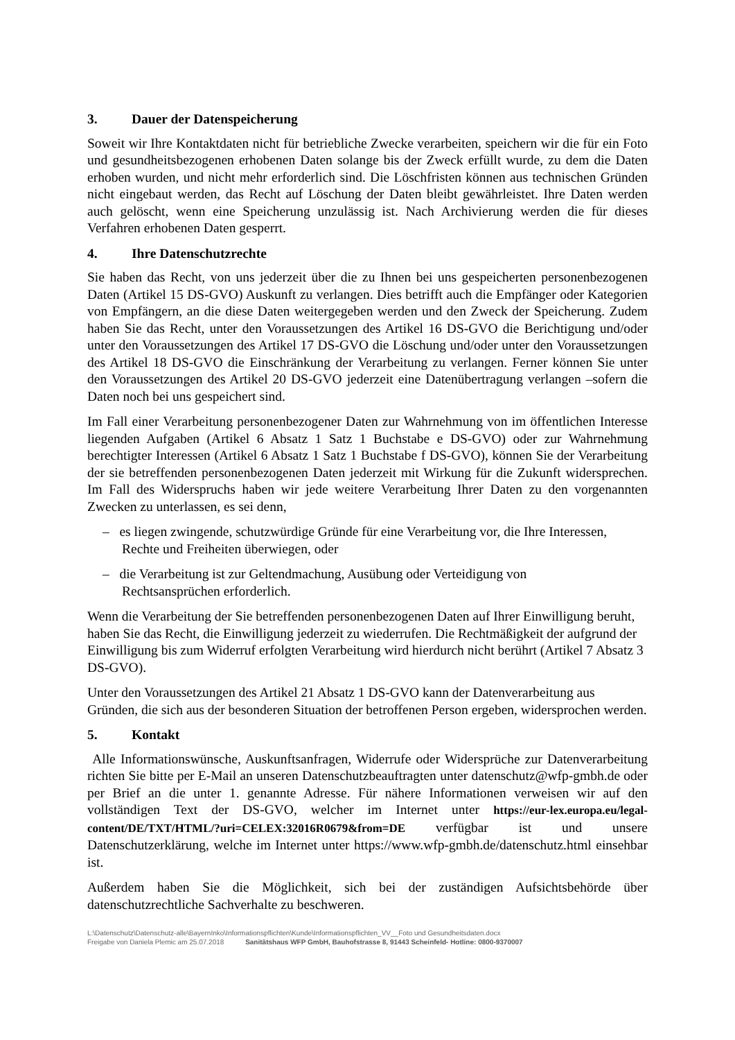3. Dauer der Datenspeicherung
Soweit wir Ihre Kontaktdaten nicht für betriebliche Zwecke verarbeiten, speichern wir die für ein Foto und gesundheitsbezogenen erhobenen Daten solange bis der Zweck erfüllt wurde, zu dem die Daten erhoben wurden, und nicht mehr erforderlich sind. Die Löschfristen können aus technischen Gründen nicht eingebaut werden, das Recht auf Löschung der Daten bleibt gewährleistet. Ihre Daten werden auch gelöscht, wenn eine Speicherung unzulässig ist. Nach Archivierung werden die für dieses Verfahren erhobenen Daten gesperrt.
4. Ihre Datenschutzrechte
Sie haben das Recht, von uns jederzeit über die zu Ihnen bei uns gespeicherten personenbezogenen Daten (Artikel 15 DS-GVO) Auskunft zu verlangen. Dies betrifft auch die Empfänger oder Kategorien von Empfängern, an die diese Daten weitergegeben werden und den Zweck der Speicherung. Zudem haben Sie das Recht, unter den Voraussetzungen des Artikel 16 DS-GVO die Berichtigung und/oder unter den Voraussetzungen des Artikel 17 DS-GVO die Löschung und/oder unter den Voraussetzungen des Artikel 18 DS-GVO die Einschränkung der Verarbeitung zu verlangen. Ferner können Sie unter den Voraussetzungen des Artikel 20 DS-GVO jederzeit eine Datenübertragung verlangen –sofern die Daten noch bei uns gespeichert sind.
Im Fall einer Verarbeitung personenbezogener Daten zur Wahrnehmung von im öffentlichen Interesse liegenden Aufgaben (Artikel 6 Absatz 1 Satz 1 Buchstabe e DS-GVO) oder zur Wahrnehmung berechtigter Interessen (Artikel 6 Absatz 1 Satz 1 Buchstabe f DS-GVO), können Sie der Verarbeitung der sie betreffenden personenbezogenen Daten jederzeit mit Wirkung für die Zukunft widersprechen. Im Fall des Widerspruchs haben wir jede weitere Verarbeitung Ihrer Daten zu den vorgenannten Zwecken zu unterlassen, es sei denn,
– es liegen zwingende, schutzwürdige Gründe für eine Verarbeitung vor, die Ihre Interessen, Rechte und Freiheiten überwiegen, oder
– die Verarbeitung ist zur Geltendmachung, Ausübung oder Verteidigung von Rechtsansprüchen erforderlich.
Wenn die Verarbeitung der Sie betreffenden personenbezogenen Daten auf Ihrer Einwilligung beruht, haben Sie das Recht, die Einwilligung jederzeit zu wiederrufen. Die Rechtmäßigkeit der aufgrund der Einwilligung bis zum Widerruf erfolgten Verarbeitung wird hierdurch nicht berührt (Artikel 7 Absatz 3 DS-GVO).
Unter den Voraussetzungen des Artikel 21 Absatz 1 DS-GVO kann der Datenverarbeitung aus Gründen, die sich aus der besonderen Situation der betroffenen Person ergeben, widersprochen werden.
5. Kontakt
Alle Informationswünsche, Auskunftsanfragen, Widerrufe oder Widersprüche zur Datenverarbeitung richten Sie bitte per E-Mail an unseren Datenschutzbeauftragten unter datenschutz@wfp-gmbh.de oder per Brief an die unter 1. genannte Adresse. Für nähere Informationen verweisen wir auf den vollständigen Text der DS-GVO, welcher im Internet unter https://eur-lex.europa.eu/legal-content/DE/TXT/HTML/?uri=CELEX:32016R0679&from=DE verfügbar ist und unsere Datenschutzerklärung, welche im Internet unter https://www.wfp-gmbh.de/datenschutz.html einsehbar ist.
Außerdem haben Sie die Möglichkeit, sich bei der zuständigen Aufsichtsbehörde über datenschutzrechtliche Sachverhalte zu beschweren.
L:\Datenschutz\Datenschutz-alle\BayernInko\Informationspflichten\Kunde\Informationspflichten_VV__Foto und Gesundheitsdaten.docx
Freigabe von Daniela Plemic am 25.07.2018 Sanitätshaus WFP GmbH, Bauhofstrasse 8, 91443 Scheinfeld- Hotline: 0800-9370007